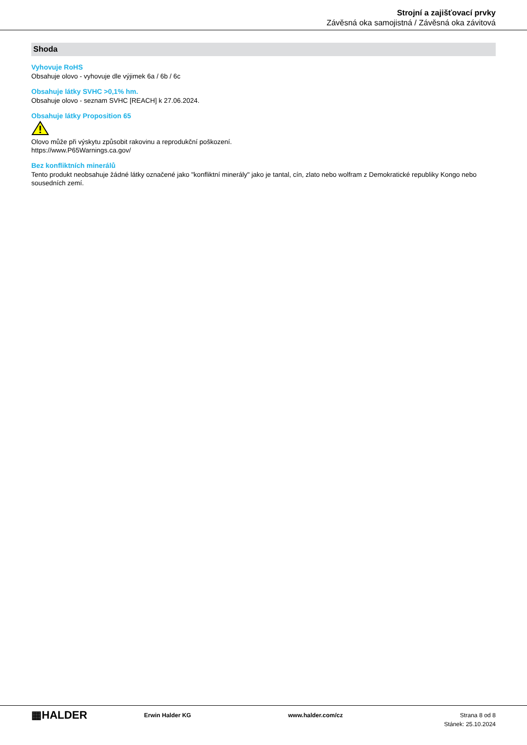Strojní a zajišťovací prvky
Závěsná oka samojistná / Závěsná oka závitová
Shoda
Vyhovuje RoHS
Obsahuje olovo - vyhovuje dle výjimek 6a / 6b / 6c
Obsahuje látky SVHC >0,1% hm.
Obsahuje olovo - seznam SVHC [REACH] k 27.06.2024.
Obsahuje látky Proposition 65
Olovo může při výskytu způsobit rakovinu a reprodukční poškození.
https://www.P65Warnings.ca.gov/
Bez konfliktních minerálů
Tento produkt neobsahuje žádné látky označené jako "konfliktní minerály" jako je tantal, cín, zlato nebo wolfram z Demokratické republiky Kongo nebo sousedních zemí.
▦HALDER
Erwin Halder KG www.halder.com/cz Strana 8 od 8
Stánek: 25.10.2024